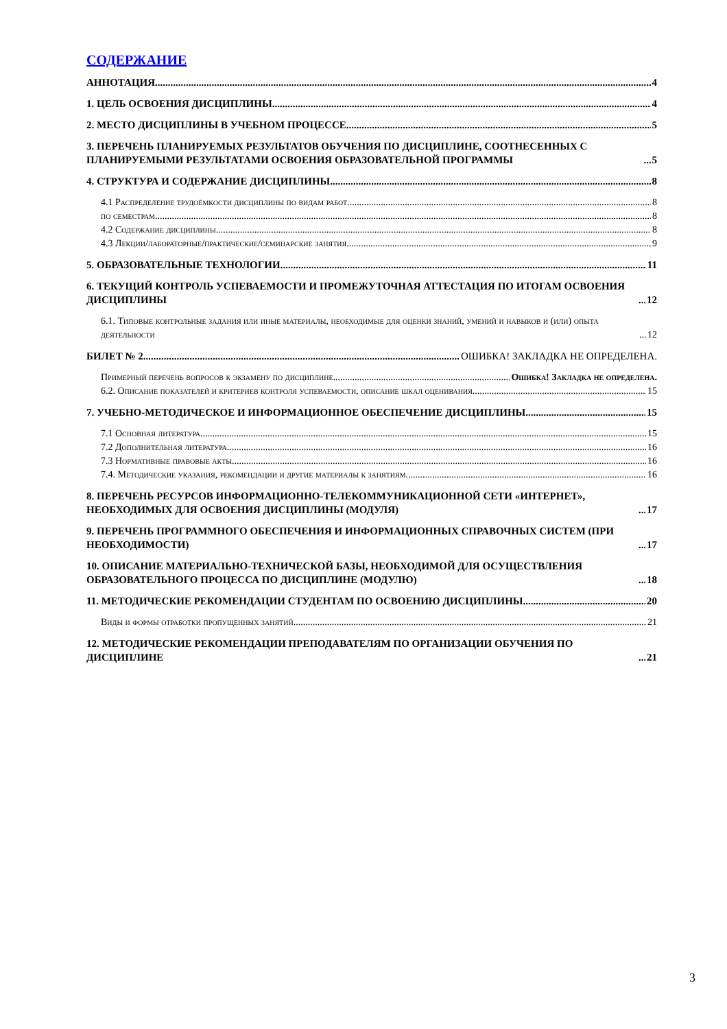СОДЕРЖАНИЕ
АННОТАЦИЯ 4
1. ЦЕЛЬ ОСВОЕНИЯ ДИСЦИПЛИНЫ 4
2. МЕСТО ДИСЦИПЛИНЫ В УЧЕБНОМ ПРОЦЕССЕ 5
3. ПЕРЕЧЕНЬ ПЛАНИРУЕМЫХ РЕЗУЛЬТАТОВ ОБУЧЕНИЯ ПО ДИСЦИПЛИНЕ, СООТНЕСЕННЫХ С ПЛАНИРУЕМЫМИ РЕЗУЛЬТАТАМИ ОСВОЕНИЯ ОБРАЗОВАТЕЛЬНОЙ ПРОГРАММЫ 5
4. СТРУКТУРА И СОДЕРЖАНИЕ ДИСЦИПЛИНЫ 8
4.1 Распределение трудоёмкости дисциплины по видам работ 8
по семестрам 8
4.2 Содержание дисциплины 8
4.3 Лекции/лабораторные/практические/семинарские занятия 9
5. ОБРАЗОВАТЕЛЬНЫЕ ТЕХНОЛОГИИ 11
6. ТЕКУЩИЙ КОНТРОЛЬ УСПЕВАЕМОСТИ И ПРОМЕЖУТОЧНАЯ АТТЕСТАЦИЯ ПО ИТОГАМ ОСВОЕНИЯ ДИСЦИПЛИНЫ 12
6.1. Типовые контрольные задания или иные материалы, необходимые для оценки знаний, умений и навыков и (или) опыта деятельности 12
БИЛЕТ № 2 ОШИБКА! ЗАКЛАДКА НЕ ОПРЕДЕЛЕНА.
Примерный перечень вопросов к экзамену по дисциплине Ошибка! Закладка не определена.
6.2. Описание показателей и критериев контроля успеваемости, описание шкал оценивания 15
7. УЧЕБНО-МЕТОДИЧЕСКОЕ И ИНФОРМАЦИОННОЕ ОБЕСПЕЧЕНИЕ ДИСЦИПЛИНЫ 15
7.1 Основная литература 15
7.2 Дополнительная литература 16
7.3 Нормативные правовые акты 16
7.4. Методические указания, рекомендации и другие материалы к занятиям 16
8. ПЕРЕЧЕНЬ РЕСУРСОВ ИНФОРМАЦИОННО-ТЕЛЕКОММУНИКАЦИОННОЙ СЕТИ «ИНТЕРНЕТ», НЕОБХОДИМЫХ ДЛЯ ОСВОЕНИЯ ДИСЦИПЛИНЫ (МОДУЛЯ) 17
9. ПЕРЕЧЕНЬ ПРОГРАММНОГО ОБЕСПЕЧЕНИЯ И ИНФОРМАЦИОННЫХ СПРАВОЧНЫХ СИСТЕМ (ПРИ НЕОБХОДИМОСТИ) 17
10. ОПИСАНИЕ МАТЕРИАЛЬНО-ТЕХНИЧЕСКОЙ БАЗЫ, НЕОБХОДИМОЙ ДЛЯ ОСУЩЕСТВЛЕНИЯ ОБРАЗОВАТЕЛЬНОГО ПРОЦЕССА ПО ДИСЦИПЛИНЕ (МОДУЛЮ) 18
11. МЕТОДИЧЕСКИЕ РЕКОМЕНДАЦИИ СТУДЕНТАМ ПО ОСВОЕНИЮ ДИСЦИПЛИНЫ 20
Виды и формы отработки пропущенных занятий 21
12. МЕТОДИЧЕСКИЕ РЕКОМЕНДАЦИИ ПРЕПОДАВАТЕЛЯМ ПО ОРГАНИЗАЦИИ ОБУЧЕНИЯ ПО ДИСЦИПЛИНЕ 21
3